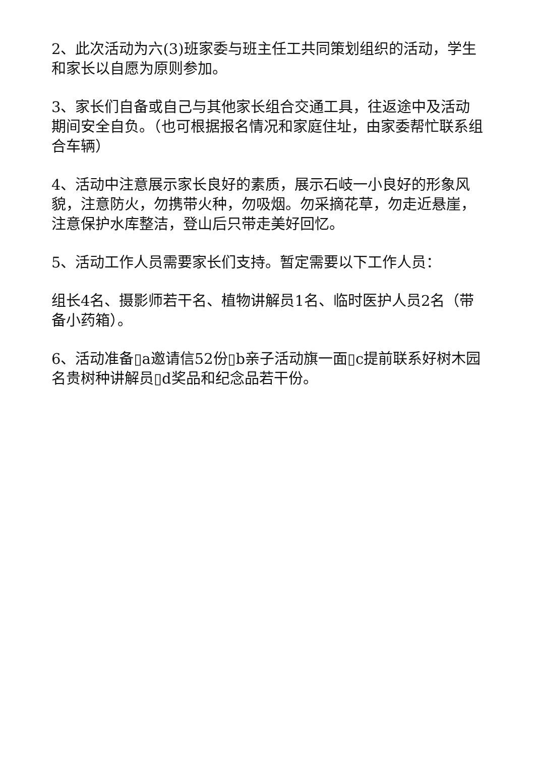2、此次活动为六(3)班家委与班主任工共同策划组织的活动，学生和家长以自愿为原则参加。
3、家长们自备或自己与其他家长组合交通工具，往返途中及活动期间安全自负。（也可根据报名情况和家庭住址，由家委帮忙联系组合车辆）
4、活动中注意展示家长良好的素质，展示石岐一小良好的形象风貌，注意防火，勿携带火种，勿吸烟。勿采摘花草，勿走近悬崖，注意保护水库整洁，登山后只带走美好回忆。
5、活动工作人员需要家长们支持。暂定需要以下工作人员：
组长4名、摄影师若干名、植物讲解员1名、临时医护人员2名（带备小药箱）。
6、活动准备▯a邀请信52份▯b亲子活动旗一面▯c提前联系好树木园名贵树种讲解员▯d奖品和纪念品若干份。